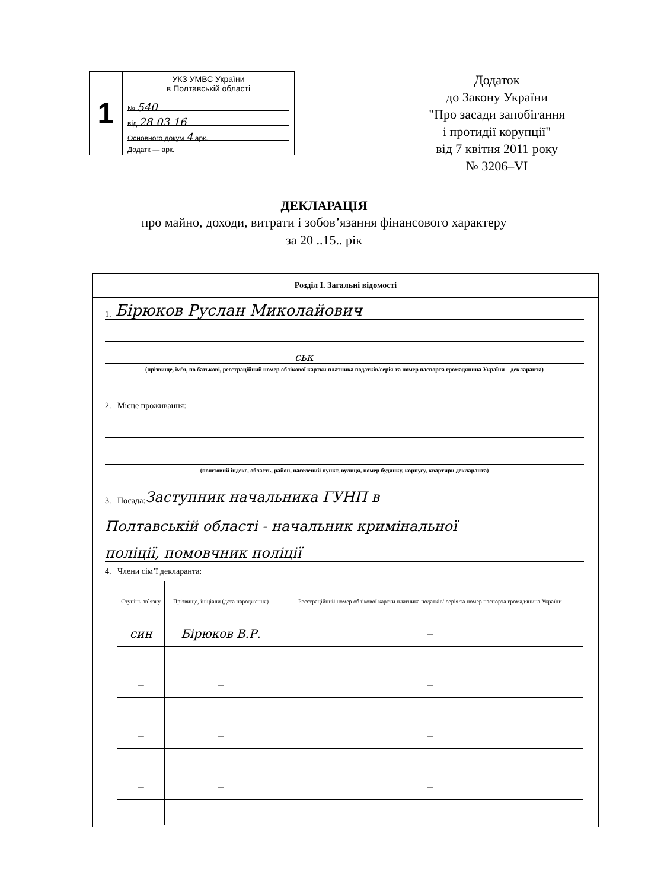1
УКЗ УМВС України
в Полтавській області
№ 540
від 28.03.16
Основного докум 4 арк.
Додатк — арк.
Додаток
до Закону України
"Про засади запобігання
і протидії корупції"
від 7 квітня 2011 року
№ 3206–VI
ДЕКЛАРАЦІЯ
про майно, доходи, витрати і зобов’язання фінансового характеру
за 20 ..15.. рік
Розділ I. Загальні відомості
1. Бірюков Руслан Миколайович
ськ
(прізвище, ім’я, по батькові, реєстраційний номер облікової картки платника податків/серія та номер паспорта громадянина України – декларанта)
2. Місце проживання:
(поштовий індекс, область, район, населений пункт, вулиця, номер будинку, корпусу, квартири декларанта)
3. Посада: Заступник начальника ГУНП в
Полтавській області - начальник кримінальної
поліції, помовчник поліції
4. Члени сім’ї декларанта:
| Ступінь зв`язку | Прізвище, ініціали (дата народження) | Реєстраційний номер облікової картки платника податків/ серія та номер паспорта громадянина України |
| --- | --- | --- |
| син | Бірюков В.Р. | — |
| — | — | — |
| — | — | — |
| — | — | — |
| — | — | — |
| — | — | — |
| — | — | — |
| — | — | — |